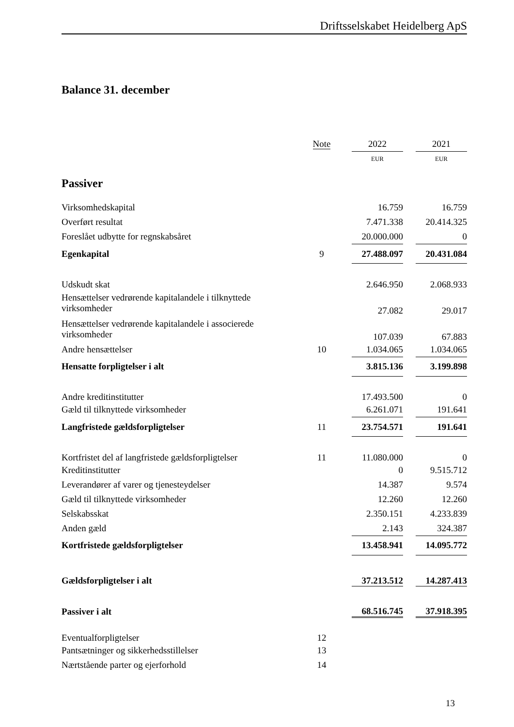Driftsselskabet Heidelberg ApS
Balance 31. december
| | Note | | 2022 | | 2021 |
| | | | EUR | | EUR |
| Passiver | | | | | |
| Virksomhedskapital | | | 16.759 | | 16.759 |
| Overført resultat | | | 7.471.338 | | 20.414.325 |
| Foreslået udbytte for regnskabsåret | | | 20.000.000 | | 0 |
| Egenkapital | 9 | | 27.488.097 | | 20.431.084 |
| Udskudt skat | | | 2.646.950 | | 2.068.933 |
| Hensættelser vedrørende kapitalandele i tilknyttede virksomheder | | | 27.082 | | 29.017 |
| Hensættelser vedrørende kapitalandele i associerede virksomheder | | | 107.039 | | 67.883 |
| Andre hensættelser | 10 | | 1.034.065 | | 1.034.065 |
| Hensatte forpligtelser i alt | | | 3.815.136 | | 3.199.898 |
| Andre kreditinstitutter | | | 17.493.500 | | 0 |
| Gæld til tilknyttede virksomheder | | | 6.261.071 | | 191.641 |
| Langfristede gældsforpligtelser | 11 | | 23.754.571 | | 191.641 |
| Kortfristet del af langfristede gældsforpligtelser | 11 | | 11.080.000 | | 0 |
| Kreditinstitutter | | | 0 | | 9.515.712 |
| Leverandører af varer og tjenesteydelser | | | 14.387 | | 9.574 |
| Gæld til tilknyttede virksomheder | | | 12.260 | | 12.260 |
| Selskabsskat | | | 2.350.151 | | 4.233.839 |
| Anden gæld | | | 2.143 | | 324.387 |
| Kortfristede gældsforpligtelser | | | 13.458.941 | | 14.095.772 |
| Gældsforpligtelser i alt | | | 37.213.512 | | 14.287.413 |
| Passiver i alt | | | 68.516.745 | | 37.918.395 |
| Eventualforpligtelser | 12 | | | | |
| Pantsætninger og sikkerhedsstillelser | 13 | | | | |
| Nærtstående parter og ejerforhold | 14 | | | | |
13